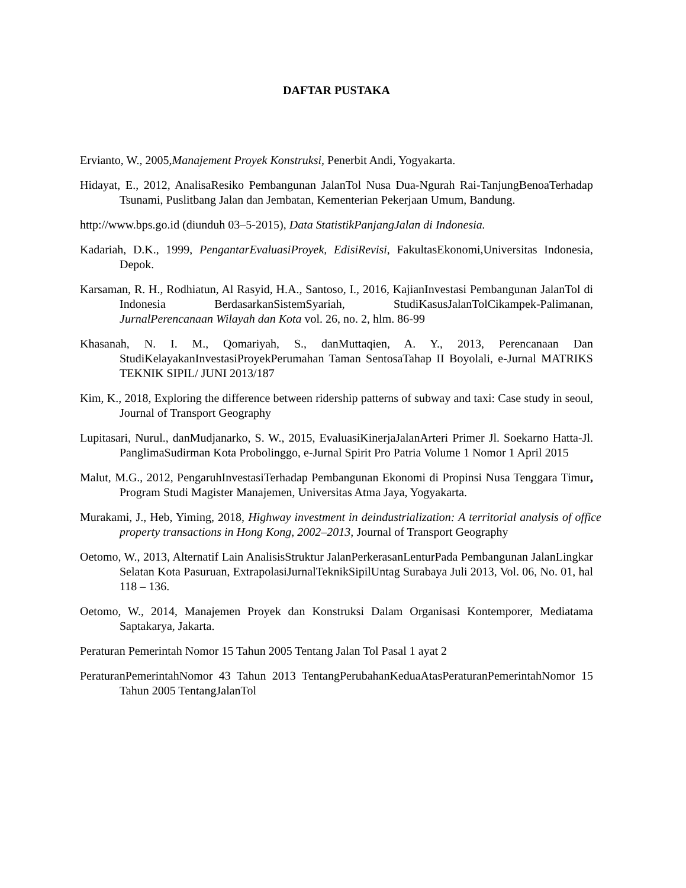DAFTAR PUSTAKA
Ervianto, W., 2005,Manajement Proyek Konstruksi, Penerbit Andi, Yogyakarta.
Hidayat, E., 2012, AnalisaResiko Pembangunan JalanTol Nusa Dua-Ngurah Rai-TanjungBenoaTerhadap Tsunami, Puslitbang Jalan dan Jembatan, Kementerian Pekerjaan Umum, Bandung.
http://www.bps.go.id (diunduh 03–5-2015), Data StatistikPanjangJalan di Indonesia.
Kadariah, D.K., 1999, PengantarEvaluasiProyek, EdisiRevisi, FakultasEkonomi,Universitas Indonesia, Depok.
Karsaman, R. H., Rodhiatun, Al Rasyid, H.A., Santoso, I., 2016, KajianInvestasi Pembangunan JalanTol di Indonesia BerdasarkanSistemSyariah, StudiKasusJalanTolCikampek-Palimanan, JurnalPerencanaan Wilayah dan Kota vol. 26, no. 2, hlm. 86-99
Khasanah, N. I. M., Qomariyah, S., danMuttaqien, A. Y., 2013, Perencanaan Dan StudiKelayakanInvestasiProyekPerumahan Taman SentosaTahap II Boyolali, e-Jurnal MATRIKS TEKNIK SIPIL/ JUNI 2013/187
Kim, K., 2018, Exploring the difference between ridership patterns of subway and taxi: Case study in seoul, Journal of Transport Geography
Lupitasari, Nurul., danMudjanarko, S. W., 2015, EvaluasiKinerjaJalanArteri Primer Jl. Soekarno Hatta-Jl. PanglimaSudirman Kota Probolinggo, e-Jurnal Spirit Pro Patria Volume 1 Nomor 1 April 2015
Malut, M.G., 2012, PengaruhInvestasiTerhadap Pembangunan Ekonomi di Propinsi Nusa Tenggara Timur, Program Studi Magister Manajemen, Universitas Atma Jaya, Yogyakarta.
Murakami, J., Heb, Yiming, 2018, Highway investment in deindustrialization: A territorial analysis of office property transactions in Hong Kong, 2002–2013, Journal of Transport Geography
Oetomo, W., 2013, Alternatif Lain AnalisisStruktur JalanPerkerasanLenturPada Pembangunan JalanLingkar Selatan Kota Pasuruan, ExtrapolasiJurnalTeknikSipilUntag Surabaya Juli 2013, Vol. 06, No. 01, hal 118 – 136.
Oetomo, W., 2014, Manajemen Proyek dan Konstruksi Dalam Organisasi Kontemporer, Mediatama Saptakarya, Jakarta.
Peraturan Pemerintah Nomor 15 Tahun 2005 Tentang Jalan Tol Pasal 1 ayat 2
PeraturanPemerintahNomor 43 Tahun 2013 TentangPerubahanKeduaAtasPeraturanPemerintahNomor 15 Tahun 2005 TentangJalanTol